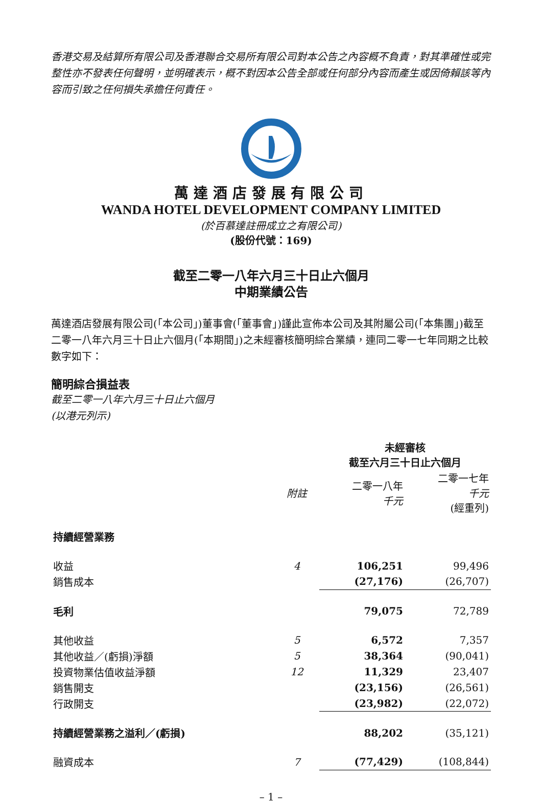香港交易及結算所有限公司及香港聯合交易所有限公司對本公告之內容概不負責，對其準確性或完整性亦不發表任何聲明，並明確表示，概不對因本公告全部或任何部分內容而產生或因倚賴該等內容而引致之任何損失承擔任何責任。
萬達酒店發展有限公司
WANDA HOTEL DEVELOPMENT COMPANY LIMITED
(於百慕達註冊成立之有限公司)
(股份代號：169)
截至二零一八年六月三十日止六個月
中期業績公告
萬達酒店發展有限公司(「本公司」)董事會(「董事會」)謹此宣佈本公司及其附屬公司(「本集團」)截至二零一八年六月三十日止六個月(「本期間」)之未經審核簡明綜合業績，連同二零一七年同期之比較數字如下：
簡明綜合損益表
截至二零一八年六月三十日止六個月
(以港元列示)
| | | 未經審核 截至六月三十日止六個月 | |
| --- | --- | --- | --- |
| | 附註 | 二零一八年 千元 | 二零一七年 千元 (經重列) |
| 持續經營業務 | | | |
| 收益 | 4 | 106,251 | 99,496 |
| 銷售成本 | | (27,176) | (26,707) |
| 毛利 | | 79,075 | 72,789 |
| 其他收益 | 5 | 6,572 | 7,357 |
| 其他收益／(虧損)淨額 | 5 | 38,364 | (90,041) |
| 投資物業估值收益淨額 | 12 | 11,329 | 23,407 |
| 銷售開支 | | (23,156) | (26,561) |
| 行政開支 | | (23,982) | (22,072) |
| 持續經營業務之溢利／(虧損) | | 88,202 | (35,121) |
| 融資成本 | 7 | (77,429) | (108,844) |
– 1 –